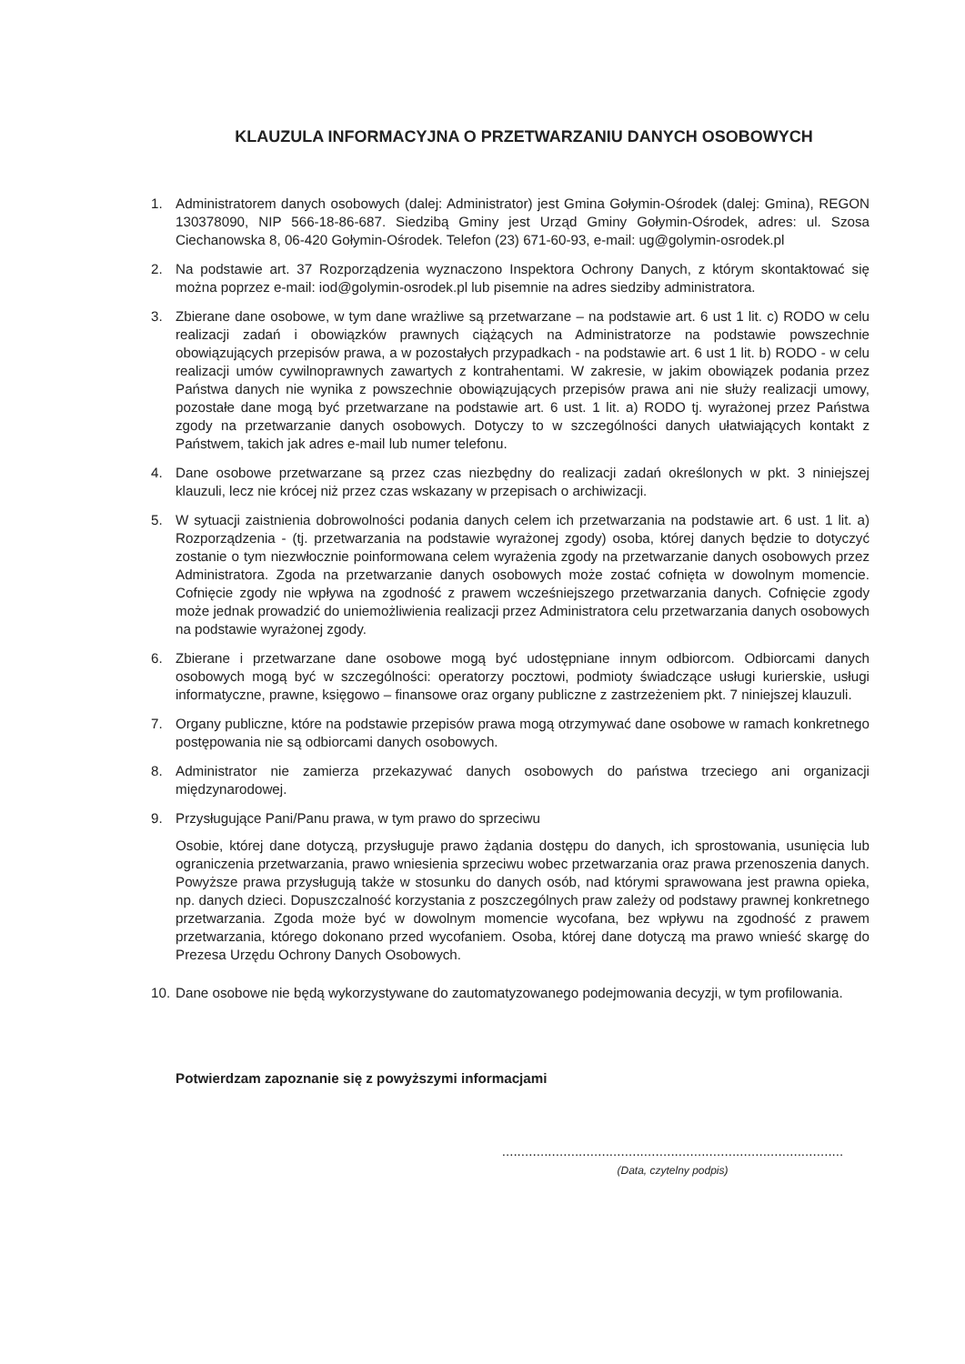KLAUZULA INFORMACYJNA O PRZETWARZANIU DANYCH OSOBOWYCH
1. Administratorem danych osobowych (dalej: Administrator) jest Gmina Gołymin-Ośrodek (dalej: Gmina), REGON 130378090, NIP 566-18-86-687. Siedzibą Gminy jest Urząd Gminy Gołymin-Ośrodek, adres: ul. Szosa Ciechanowska 8, 06-420 Gołymin-Ośrodek. Telefon (23) 671-60-93, e-mail: ug@golymin-osrodek.pl
2. Na podstawie art. 37 Rozporządzenia wyznaczono Inspektora Ochrony Danych, z którym skontaktować się można poprzez e-mail: iod@golymin-osrodek.pl lub pisemnie na adres siedziby administratora.
3. Zbierane dane osobowe, w tym dane wrażliwe są przetwarzane – na podstawie art. 6 ust 1 lit. c) RODO w celu realizacji zadań i obowiązków prawnych ciążących na Administratorze na podstawie powszechnie obowiązujących przepisów prawa, a w pozostałych przypadkach - na podstawie art. 6 ust 1 lit. b) RODO - w celu realizacji umów cywilnoprawnych zawartych z kontrahentami. W zakresie, w jakim obowiązek podania przez Państwa danych nie wynika z powszechnie obowiązujących przepisów prawa ani nie służy realizacji umowy, pozostałe dane mogą być przetwarzane na podstawie art. 6 ust. 1 lit. a) RODO tj. wyrażonej przez Państwa zgody na przetwarzanie danych osobowych. Dotyczy to w szczególności danych ułatwiających kontakt z Państwem, takich jak adres e-mail lub numer telefonu.
4. Dane osobowe przetwarzane są przez czas niezbędny do realizacji zadań określonych w pkt. 3 niniejszej klauzuli, lecz nie krócej niż przez czas wskazany w przepisach o archiwizacji.
5. W sytuacji zaistnienia dobrowolności podania danych celem ich przetwarzania na podstawie art. 6 ust. 1 lit. a) Rozporządzenia - (tj. przetwarzania na podstawie wyrażonej zgody) osoba, której danych będzie to dotyczyć zostanie o tym niezwłocznie poinformowana celem wyrażenia zgody na przetwarzanie danych osobowych przez Administratora. Zgoda na przetwarzanie danych osobowych może zostać cofnięta w dowolnym momencie. Cofnięcie zgody nie wpływa na zgodność z prawem wcześniejszego przetwarzania danych. Cofnięcie zgody może jednak prowadzić do uniemożliwienia realizacji przez Administratora celu przetwarzania danych osobowych na podstawie wyrażonej zgody.
6. Zbierane i przetwarzane dane osobowe mogą być udostępniane innym odbiorcom. Odbiorcami danych osobowych mogą być w szczególności: operatorzy pocztowi, podmioty świadczące usługi kurierskie, usługi informatyczne, prawne, księgowo – finansowe oraz organy publiczne z zastrzeżeniem pkt. 7 niniejszej klauzuli.
7. Organy publiczne, które na podstawie przepisów prawa mogą otrzymywać dane osobowe w ramach konkretnego postępowania nie są odbiorcami danych osobowych.
8. Administrator nie zamierza przekazywać danych osobowych do państwa trzeciego ani organizacji międzynarodowej.
9. Przysługujące Pani/Panu prawa, w tym prawo do sprzeciwu
Osobie, której dane dotyczą, przysługuje prawo żądania dostępu do danych, ich sprostowania, usunięcia lub ograniczenia przetwarzania, prawo wniesienia sprzeciwu wobec przetwarzania oraz prawa przenoszenia danych. Powyższe prawa przysługują także w stosunku do danych osób, nad którymi sprawowana jest prawna opieka, np. danych dzieci. Dopuszczalność korzystania z poszczególnych praw zależy od podstawy prawnej konkretnego przetwarzania. Zgoda może być w dowolnym momencie wycofana, bez wpływu na zgodność z prawem przetwarzania, którego dokonano przed wycofaniem. Osoba, której dane dotyczą ma prawo wnieść skargę do Prezesa Urzędu Ochrony Danych Osobowych.
10. Dane osobowe nie będą wykorzystywane do zautomatyzowanego podejmowania decyzji, w tym profilowania.
Potwierdzam zapoznanie się z powyższymi informacjami
.........................................................................................
(Data, czytelny podpis)